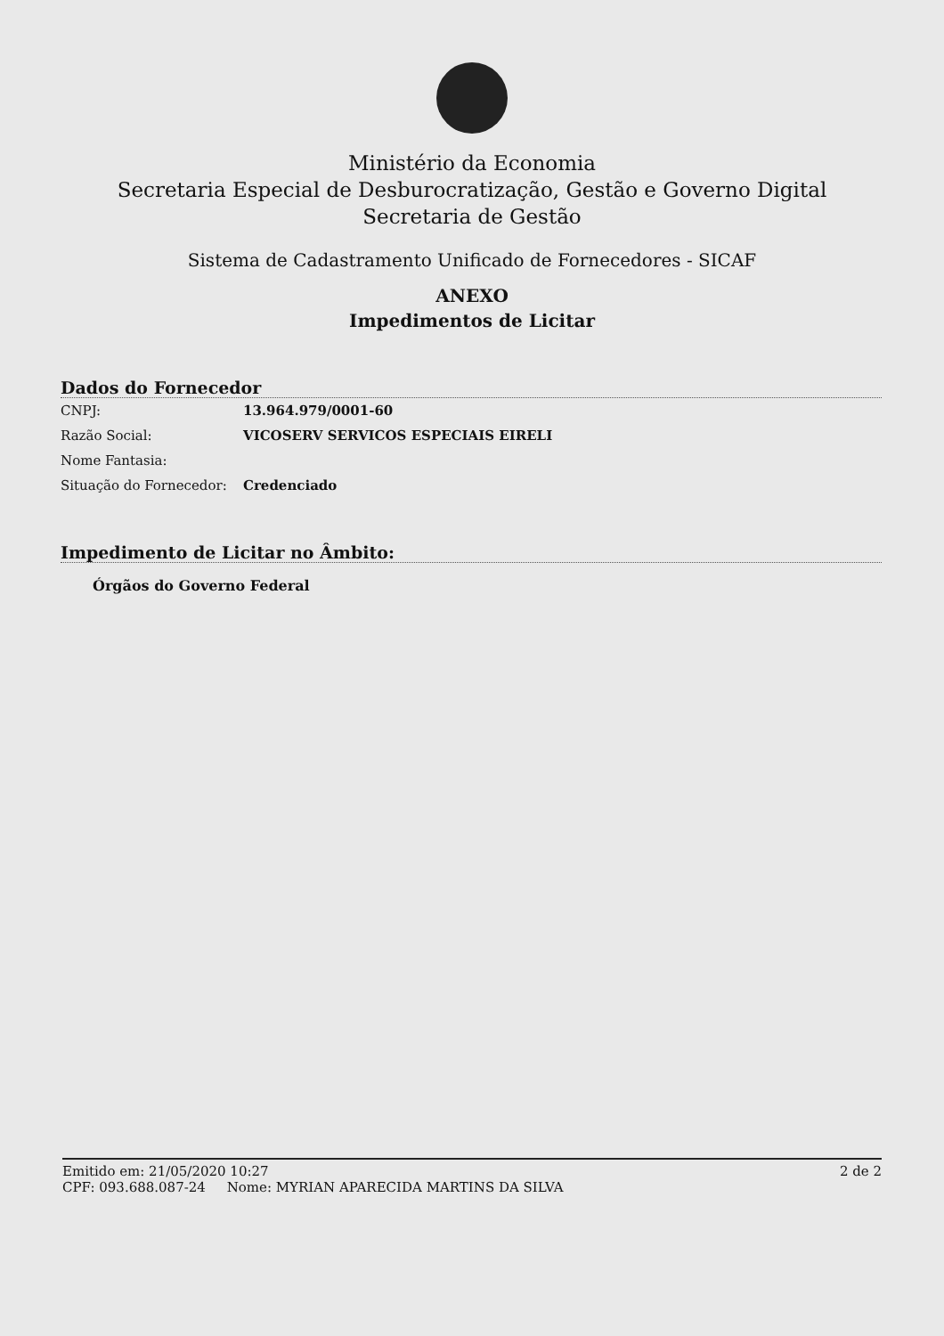Ministério da Economia
Secretaria Especial de Desburocratização, Gestão e Governo Digital
Secretaria de Gestão
Sistema de Cadastramento Unificado de Fornecedores - SICAF
ANEXO
Impedimentos de Licitar
Dados do Fornecedor
CNPJ: 13.964.979/0001-60
Razão Social: VICOSERV SERVICOS ESPECIAIS EIRELI
Nome Fantasia:
Situação do Fornecedor: Credenciado
Impedimento de Licitar no Âmbito:
Órgãos do Governo Federal
Emitido em: 21/05/2020 10:27 2 de 2
CPF: 093.688.087-24 Nome: MYRIAN APARECIDA MARTINS DA SILVA